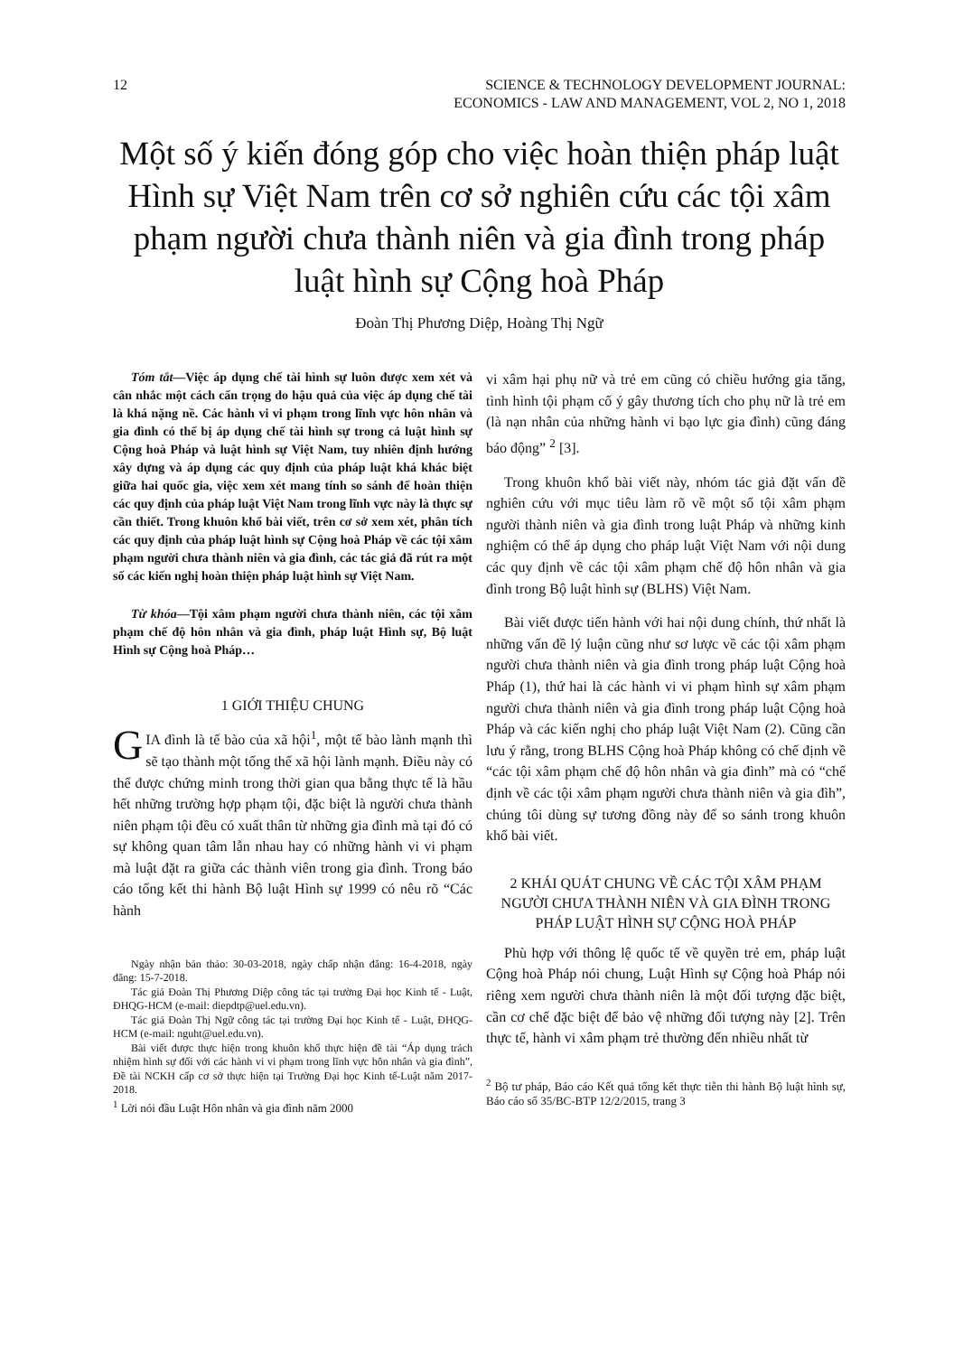12 SCIENCE & TECHNOLOGY DEVELOPMENT JOURNAL:
ECONOMICS - LAW AND MANAGEMENT, VOL 2, NO 1, 2018
Một số ý kiến đóng góp cho việc hoàn thiện pháp luật Hình sự Việt Nam trên cơ sở nghiên cứu các tội xâm phạm người chưa thành niên và gia đình trong pháp luật hình sự Cộng hoà Pháp
Đoàn Thị Phương Diệp, Hoàng Thị Ngữ
Tóm tắt—Việc áp dụng chế tài hình sự luôn được xem xét và cân nhắc một cách cẩn trọng do hậu quả của việc áp dụng chế tài là khá nặng nề. Các hành vi vi phạm trong lĩnh vực hôn nhân và gia đình có thể bị áp dụng chế tài hình sự trong cả luật hình sự Cộng hoà Pháp và luật hình sự Việt Nam, tuy nhiên định hướng xây dựng và áp dụng các quy định của pháp luật khá khác biệt giữa hai quốc gia, việc xem xét mang tính so sánh để hoàn thiện các quy định của pháp luật Việt Nam trong lĩnh vực này là thực sự cần thiết. Trong khuôn khổ bài viết, trên cơ sở xem xét, phân tích các quy định của pháp luật hình sự Cộng hoà Pháp về các tội xâm phạm người chưa thành niên và gia đình, các tác giả đã rút ra một số các kiến nghị hoàn thiện pháp luật hình sự Việt Nam.
Từ khóa—Tội xâm phạm người chưa thành niên, các tội xâm phạm chế độ hôn nhân và gia đình, pháp luật Hình sự, Bộ luật Hình sự Cộng hoà Pháp…
1 GIỚI THIỆU CHUNG
GIA đình là tế bào của xã hội<sup>1</sup>, một tế bào lành mạnh thì sẽ tạo thành một tổng thể xã hội lành mạnh. Điều này có thể được chứng minh trong thời gian qua bằng thực tế là hầu hết những trường hợp phạm tội, đặc biệt là người chưa thành niên phạm tội đều có xuất thân từ những gia đình mà tại đó có sự không quan tâm lẫn nhau hay có những hành vi vi phạm mà luật đặt ra giữa các thành viên trong gia đình. Trong báo cáo tổng kết thi hành Bộ luật Hình sự 1999 có nêu rõ “Các hành
Ngày nhận bản thảo: 30-03-2018, ngày chấp nhận đăng: 16-4-2018, ngày đăng: 15-7-2018.
Tác giả Đoàn Thị Phương Diệp công tác tại trường Đại học Kinh tế - Luật, ĐHQG-HCM (e-mail: diepdtp@uel.edu.vn).
Tác giả Đoàn Thị Ngữ công tác tại trường Đại học Kinh tế - Luật, ĐHQG-HCM (e-mail: nguht@uel.edu.vn).
Bài viết được thực hiện trong khuôn khổ thực hiện đề tài “Áp dụng trách nhiệm hình sự đối với các hành vi vi phạm trong lĩnh vực hôn nhân và gia đình”, Đề tài NCKH cấp cơ sở thực hiện tại Trường Đại học Kinh tế-Luật năm 2017-2018.
<sup>1</sup> Lời nói đầu Luật Hôn nhân và gia đình năm 2000
vi xâm hại phụ nữ và trẻ em cũng có chiều hướng gia tăng, tình hình tội phạm cố ý gây thương tích cho phụ nữ là trẻ em (là nạn nhân của những hành vi bạo lực gia đình) cũng đáng báo động” <sup>2</sup> [3].
Trong khuôn khổ bài viết này, nhóm tác giả đặt vấn đề nghiên cứu với mục tiêu làm rõ về một số tội xâm phạm người thành niên và gia đình trong luật Pháp và những kinh nghiệm có thể áp dụng cho pháp luật Việt Nam với nội dung các quy định về các tội xâm phạm chế độ hôn nhân và gia đình trong Bộ luật hình sự (BLHS) Việt Nam.
Bài viết được tiến hành với hai nội dung chính, thứ nhất là những vấn đề lý luận cũng như sơ lược về các tội xâm phạm người chưa thành niên và gia đình trong pháp luật Cộng hoà Pháp (1), thứ hai là các hành vi vi phạm hình sự xâm phạm người chưa thành niên và gia đình trong pháp luật Cộng hoà Pháp và các kiến nghị cho pháp luật Việt Nam (2). Cũng cần lưu ý rằng, trong BLHS Cộng hoà Pháp không có chế định về “các tội xâm phạm chế độ hôn nhân và gia đình” mà có “chế định về các tội xâm phạm người chưa thành niên và gia đìh”, chúng tôi dùng sự tương đồng này để so sánh trong khuôn khổ bài viết.
2 KHÁI QUÁT CHUNG VỀ CÁC TỘI XÂM PHẠM NGƯỜI CHƯA THÀNH NIÊN VÀ GIA ĐÌNH TRONG PHÁP LUẬT HÌNH SỰ CỘNG HOÀ PHÁP
Phù hợp với thông lệ quốc tế về quyền trẻ em, pháp luật Cộng hoà Pháp nói chung, Luật Hình sự Cộng hoà Pháp nói riêng xem người chưa thành niên là một đối tượng đặc biệt, cần cơ chế đặc biệt để bảo vệ những đối tượng này [2]. Trên thực tế, hành vi xâm phạm trẻ thường đến nhiều nhất từ
<sup>2</sup> Bộ tư pháp, Báo cáo Kết quả tổng kết thực tiễn thi hành Bộ luật hình sự, Báo cáo số 35/BC-BTP 12/2/2015, trang 3